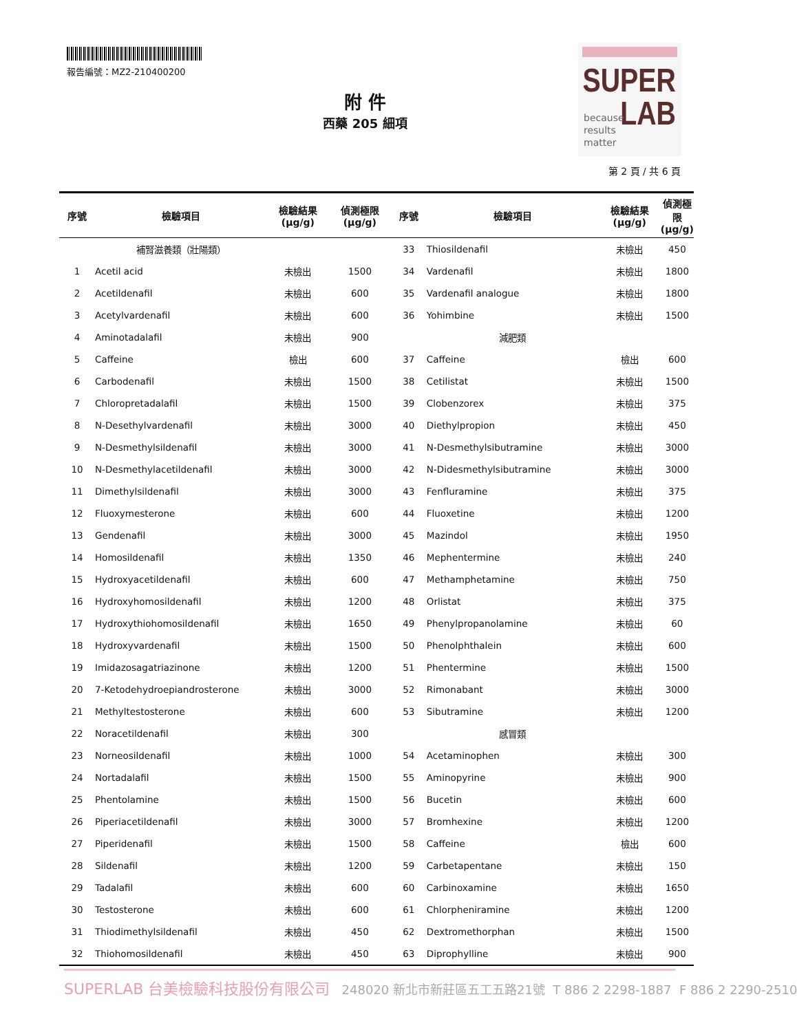報告編號：MZ2-210400200
SUPER
LAB
because
results
matter
附 件
西藥 205 細項
第 2 頁 / 共 6 頁
| 序號 | 檢驗項目 | 檢驗結果 (μg/g) | 偵測極限 (μg/g) | 序號 | 檢驗項目 | 檢驗結果 (μg/g) | 偵測極限 (μg/g) |
| --- | --- | --- | --- | --- | --- | --- | --- |
| | 補腎滋養類（壯陽類） | | | 33 | Thiosildenafil | 未檢出 | 450 |
| 1 | Acetil acid | 未檢出 | 1500 | 34 | Vardenafil | 未檢出 | 1800 |
| 2 | Acetildenafil | 未檢出 | 600 | 35 | Vardenafil analogue | 未檢出 | 1800 |
| 3 | Acetylvardenafil | 未檢出 | 600 | 36 | Yohimbine | 未檢出 | 1500 |
| 4 | Aminotadalafil | 未檢出 | 900 | | 減肥類 | | |
| 5 | Caffeine | 檢出 | 600 | 37 | Caffeine | 檢出 | 600 |
| 6 | Carbodenafil | 未檢出 | 1500 | 38 | Cetilistat | 未檢出 | 1500 |
| 7 | Chloropretadalafil | 未檢出 | 1500 | 39 | Clobenzorex | 未檢出 | 375 |
| 8 | N-Desethylvardenafil | 未檢出 | 3000 | 40 | Diethylpropion | 未檢出 | 450 |
| 9 | N-Desmethylsildenafil | 未檢出 | 3000 | 41 | N-Desmethylsibutramine | 未檢出 | 3000 |
| 10 | N-Desmethylacetildenafil | 未檢出 | 3000 | 42 | N-Didesmethylsibutramine | 未檢出 | 3000 |
| 11 | Dimethylsildenafil | 未檢出 | 3000 | 43 | Fenfluramine | 未檢出 | 375 |
| 12 | Fluoxymesterone | 未檢出 | 600 | 44 | Fluoxetine | 未檢出 | 1200 |
| 13 | Gendenafil | 未檢出 | 3000 | 45 | Mazindol | 未檢出 | 1950 |
| 14 | Homosildenafil | 未檢出 | 1350 | 46 | Mephentermine | 未檢出 | 240 |
| 15 | Hydroxyacetildenafil | 未檢出 | 600 | 47 | Methamphetamine | 未檢出 | 750 |
| 16 | Hydroxyhomosildenafil | 未檢出 | 1200 | 48 | Orlistat | 未檢出 | 375 |
| 17 | Hydroxythiohomosildenafil | 未檢出 | 1650 | 49 | Phenylpropanolamine | 未檢出 | 60 |
| 18 | Hydroxyvardenafil | 未檢出 | 1500 | 50 | Phenolphthalein | 未檢出 | 600 |
| 19 | Imidazosagatriazinone | 未檢出 | 1200 | 51 | Phentermine | 未檢出 | 1500 |
| 20 | 7-Ketodehydroepiandrosterone | 未檢出 | 3000 | 52 | Rimonabant | 未檢出 | 3000 |
| 21 | Methyltestosterone | 未檢出 | 600 | 53 | Sibutramine | 未檢出 | 1200 |
| 22 | Noracetildenafil | 未檢出 | 300 | | 感冒類 | | |
| 23 | Norneosildenafil | 未檢出 | 1000 | 54 | Acetaminophen | 未檢出 | 300 |
| 24 | Nortadalafil | 未檢出 | 1500 | 55 | Aminopyrine | 未檢出 | 900 |
| 25 | Phentolamine | 未檢出 | 1500 | 56 | Bucetin | 未檢出 | 600 |
| 26 | Piperiacetildenafil | 未檢出 | 3000 | 57 | Bromhexine | 未檢出 | 1200 |
| 27 | Piperidenafil | 未檢出 | 1500 | 58 | Caffeine | 檢出 | 600 |
| 28 | Sildenafil | 未檢出 | 1200 | 59 | Carbetapentane | 未檢出 | 150 |
| 29 | Tadalafil | 未檢出 | 600 | 60 | Carbinoxamine | 未檢出 | 1650 |
| 30 | Testosterone | 未檢出 | 600 | 61 | Chlorpheniramine | 未檢出 | 1200 |
| 31 | Thiodimethylsildenafil | 未檢出 | 450 | 62 | Dextromethorphan | 未檢出 | 1500 |
| 32 | Thiohomosildenafil | 未檢出 | 450 | 63 | Diprophylline | 未檢出 | 900 |
SUPERLAB 台美檢驗科技股份有限公司 248020 新北市新莊區五工五路21號 T 886 2 2298-1887 F 886 2 2290-2510